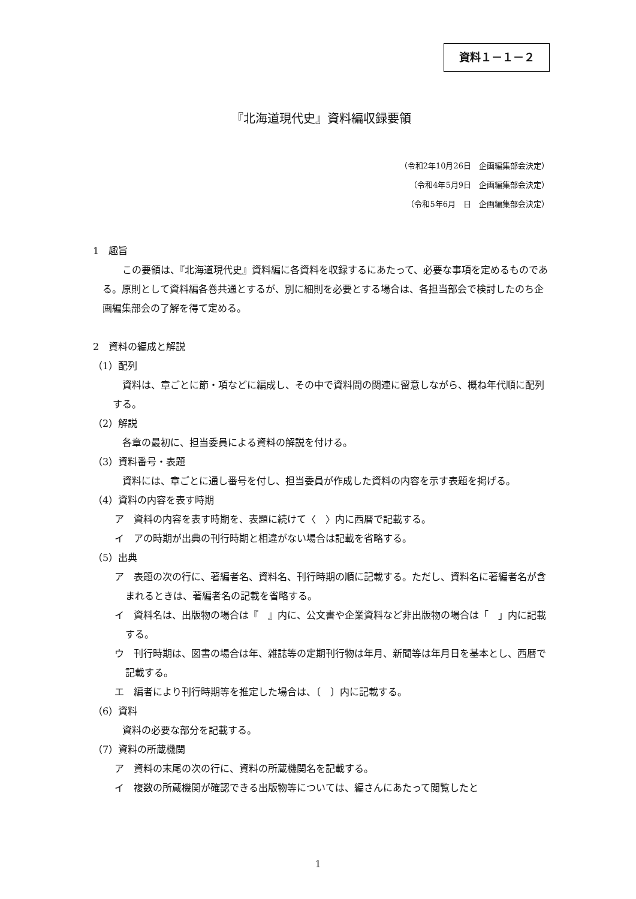資料１－１－２
『北海道現代史』資料編収録要領
（令和2年10月26日　企画編集部会決定）
（令和4年5月9日　企画編集部会決定）
（令和5年6月　日　企画編集部会決定）
1　趣旨
この要領は、『北海道現代史』資料編に各資料を収録するにあたって、必要な事項を定めるものである。原則として資料編各巻共通とするが、別に細則を必要とする場合は、各担当部会で検討したのち企画編集部会の了解を得て定める。
2　資料の編成と解説
（1）配列
資料は、章ごとに節・項などに編成し、その中で資料間の関連に留意しながら、概ね年代順に配列する。
（2）解説
各章の最初に、担当委員による資料の解説を付ける。
（3）資料番号・表題
資料には、章ごとに通し番号を付し、担当委員が作成した資料の内容を示す表題を掲げる。
（4）資料の内容を表す時期
ア　資料の内容を表す時期を、表題に続けて〈　〉内に西暦で記載する。
イ　アの時期が出典の刊行時期と相違がない場合は記載を省略する。
（5）出典
ア　表題の次の行に、著編者名、資料名、刊行時期の順に記載する。ただし、資料名に著編者名が含まれるときは、著編者名の記載を省略する。
イ　資料名は、出版物の場合は『　』内に、公文書や企業資料など非出版物の場合は「　」内に記載する。
ウ　刊行時期は、図書の場合は年、雑誌等の定期刊行物は年月、新聞等は年月日を基本とし、西暦で記載する。
エ　編者により刊行時期等を推定した場合は、〔　〕内に記載する。
（6）資料
資料の必要な部分を記載する。
（7）資料の所蔵機関
ア　資料の末尾の次の行に、資料の所蔵機関名を記載する。
イ　複数の所蔵機関が確認できる出版物等については、編さんにあたって閲覧したと
1